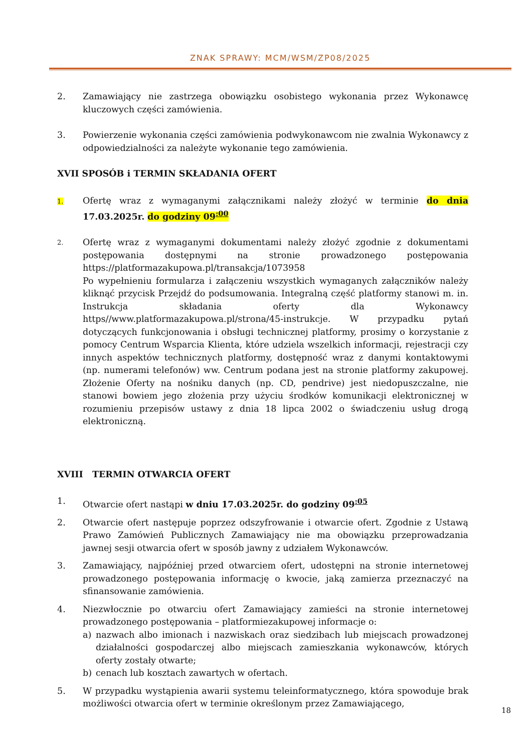ZNAK SPRAWY: MCM/WSM/ZP08/2025
2. Zamawiający nie zastrzega obowiązku osobistego wykonania przez Wykonawcę kluczowych części zamówienia.
3. Powierzenie wykonania części zamówienia podwykonawcom nie zwalnia Wykonawcy z odpowiedzialności za należyte wykonanie tego zamówienia.
XVII SPOSÓB i TERMIN SKŁADANIA OFERT
1.
Ofertę wraz z wymaganymi załącznikami należy złożyć w terminie do dnia 17.03.2025r. do godziny 09<sup>:00</sup>
2.
Ofertę wraz z wymaganymi dokumentami należy złożyć zgodnie z dokumentami postępowania dostępnymi na stronie prowadzonego postępowania https://platformazakupowa.pl/transakcja/1073958
Po wypełnieniu formularza i załączeniu wszystkich wymaganych załączników należy kliknąć przycisk Przejdź do podsumowania. Integralną część platformy stanowi m. in. Instrukcja składania oferty dla Wykonawcy https//www.platformazakupowa.pl/strona/45-instrukcje. W przypadku pytań dotyczących funkcjonowania i obsługi technicznej platformy, prosimy o korzystanie z pomocy Centrum Wsparcia Klienta, które udziela wszelkich informacji, rejestracji czy innych aspektów technicznych platformy, dostępność wraz z danymi kontaktowymi (np. numerami telefonów) ww. Centrum podana jest na stronie platformy zakupowej. Złożenie Oferty na nośniku danych (np. CD, pendrive) jest niedopuszczalne, nie stanowi bowiem jego złożenia przy użyciu środków komunikacji elektronicznej w rozumieniu przepisów ustawy z dnia 18 lipca 2002 o świadczeniu usług drogą elektroniczną.
XVIII TERMIN OTWARCIA OFERT
1. Otwarcie ofert nastąpi w dniu 17.03.2025r. do godziny 09<sup>:05</sup>
2. Otwarcie ofert następuje poprzez odszyfrowanie i otwarcie ofert. Zgodnie z Ustawą Prawo Zamówień Publicznych Zamawiający nie ma obowiązku przeprowadzania jawnej sesji otwarcia ofert w sposób jawny z udziałem Wykonawców.
3. Zamawiający, najpóźniej przed otwarciem ofert, udostępni na stronie internetowej prowadzonego postępowania informację o kwocie, jaką zamierza przeznaczyć na sfinansowanie zamówienia.
4. Niezwłocznie po otwarciu ofert Zamawiający zamieści na stronie internetowej prowadzonego postępowania – platformiezakupowej informacje o:
a) nazwach albo imionach i nazwiskach oraz siedzibach lub miejscach prowadzonej działalności gospodarczej albo miejscach zamieszkania wykonawców, których oferty zostały otwarte;
b) cenach lub kosztach zawartych w ofertach.
5. W przypadku wystąpienia awarii systemu teleinformatycznego, która spowoduje brak możliwości otwarcia ofert w terminie określonym przez Zamawiającego,
18